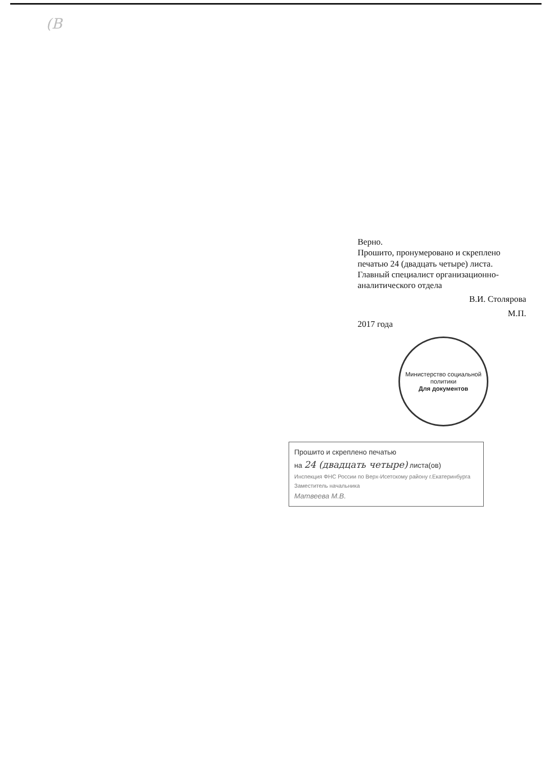(В
Верно.
Прошито, пронумеровано и скреплено печатью 24 (двадцать четыре) листа.
Главный специалист организационно-аналитического отдела
В.И. Столярова
М.П.
2017 года
Министерство социальной политики
Для документов
Прошито и скреплено печатью
на 24 (двадцать четыре) листа(ов)
Инспекция ФНС России по Верх-Исетскому району г.Екатеринбурга
Заместитель начальника
Матвеева М.В.